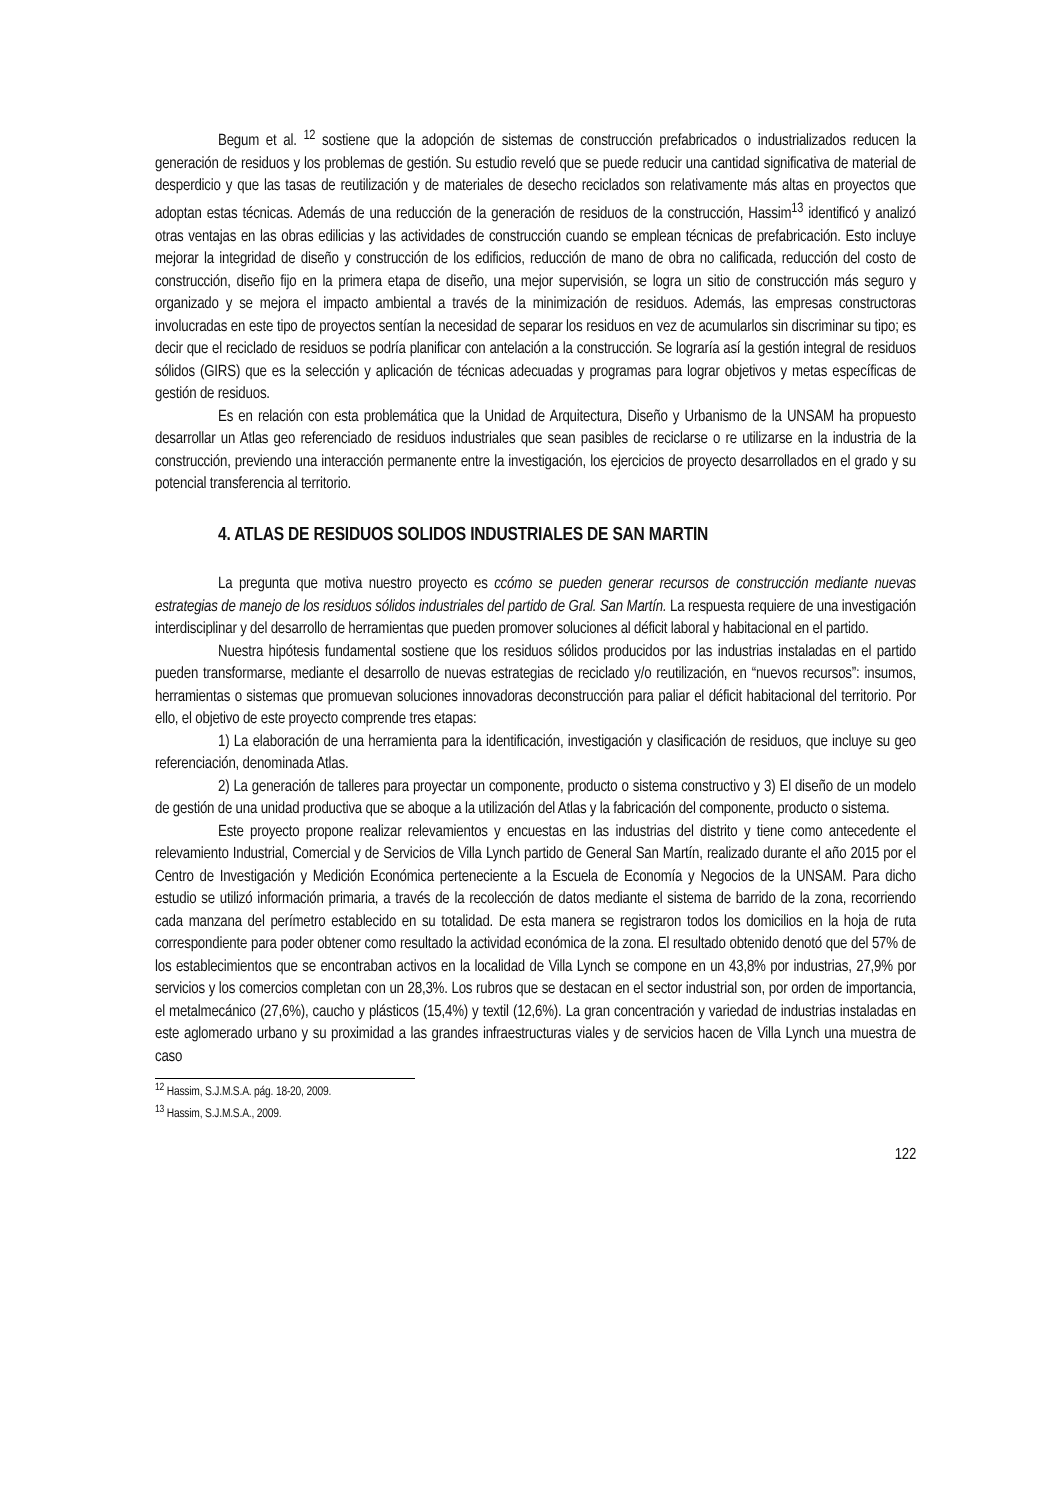Begum et al. <sup>12</sup> sostiene que la adopción de sistemas de construcción prefabricados o industrializados reducen la generación de residuos y los problemas de gestión. Su estudio reveló que se puede reducir una cantidad significativa de material de desperdicio y que las tasas de reutilización y de materiales de desecho reciclados son relativamente más altas en proyectos que adoptan estas técnicas. Además de una reducción de la generación de residuos de la construcción, Hassim<sup>13</sup> identificó y analizó otras ventajas en las obras edilicias y las actividades de construcción cuando se emplean técnicas de prefabricación. Esto incluye mejorar la integridad de diseño y construcción de los edificios, reducción de mano de obra no calificada, reducción del costo de construcción, diseño fijo en la primera etapa de diseño, una mejor supervisión, se logra un sitio de construcción más seguro y organizado y se mejora el impacto ambiental a través de la minimización de residuos. Además, las empresas constructoras involucradas en este tipo de proyectos sentían la necesidad de separar los residuos en vez de acumularlos sin discriminar su tipo; es decir que el reciclado de residuos se podría planificar con antelación a la construcción. Se lograría así la gestión integral de residuos sólidos (GIRS) que es la selección y aplicación de técnicas adecuadas y programas para lograr objetivos y metas específicas de gestión de residuos.
Es en relación con esta problemática que la Unidad de Arquitectura, Diseño y Urbanismo de la UNSAM ha propuesto desarrollar un Atlas geo referenciado de residuos industriales que sean pasibles de reciclarse o re utilizarse en la industria de la construcción, previendo una interacción permanente entre la investigación, los ejercicios de proyecto desarrollados en el grado y su potencial transferencia al territorio.
4. ATLAS DE RESIDUOS SOLIDOS INDUSTRIALES DE SAN MARTIN
La pregunta que motiva nuestro proyecto es ccómo se pueden generar recursos de construcción mediante nuevas estrategias de manejo de los residuos sólidos industriales del partido de Gral. San Martín. La respuesta requiere de una investigación interdisciplinar y del desarrollo de herramientas que pueden promover soluciones al déficit laboral y habitacional en el partido.
Nuestra hipótesis fundamental sostiene que los residuos sólidos producidos por las industrias instaladas en el partido pueden transformarse, mediante el desarrollo de nuevas estrategias de reciclado y/o reutilización, en “nuevos recursos”: insumos, herramientas o sistemas que promuevan soluciones innovadoras deconstrucción para paliar el déficit habitacional del territorio. Por ello, el objetivo de este proyecto comprende tres etapas:
1) La elaboración de una herramienta para la identificación, investigación y clasificación de residuos, que incluye su geo referenciación, denominada Atlas.
2) La generación de talleres para proyectar un componente, producto o sistema constructivo y 3) El diseño de un modelo de gestión de una unidad productiva que se aboque a la utilización del Atlas y la fabricación del componente, producto o sistema.
Este proyecto propone realizar relevamientos y encuestas en las industrias del distrito y tiene como antecedente el relevamiento Industrial, Comercial y de Servicios de Villa Lynch partido de General San Martín, realizado durante el año 2015 por el Centro de Investigación y Medición Económica perteneciente a la Escuela de Economía y Negocios de la UNSAM. Para dicho estudio se utilizó información primaria, a través de la recolección de datos mediante el sistema de barrido de la zona, recorriendo cada manzana del perímetro establecido en su totalidad. De esta manera se registraron todos los domicilios en la hoja de ruta correspondiente para poder obtener como resultado la actividad económica de la zona. El resultado obtenido denotó que del 57% de los establecimientos que se encontraban activos en la localidad de Villa Lynch se compone en un 43,8% por industrias, 27,9% por servicios y los comercios completan con un 28,3%. Los rubros que se destacan en el sector industrial son, por orden de importancia, el metalmecánico (27,6%), caucho y plásticos (15,4%) y textil (12,6%). La gran concentración y variedad de industrias instaladas en este aglomerado urbano y su proximidad a las grandes infraestructuras viales y de servicios hacen de Villa Lynch una muestra de caso
<sup>12</sup> Hassim, S.J.M.S.A. pág. 18-20, 2009.
<sup>13</sup> Hassim, S.J.M.S.A., 2009.
122